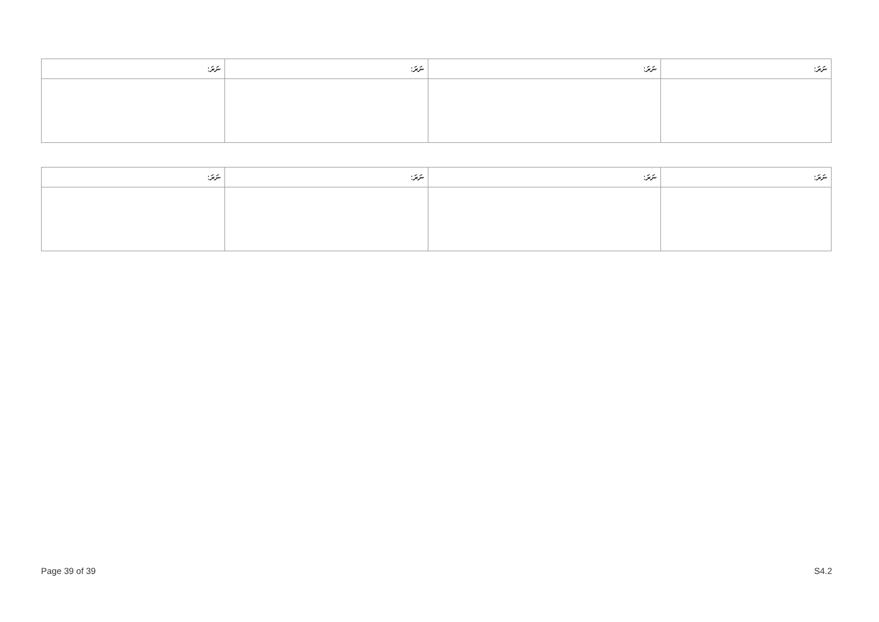| ނަރަ: | ނަރަ: | ނަރަ: | ނަރަ: |
| --- | --- | --- | --- |
| ނަރަ: | ނަރަ: | ނަރަ: | ނަރަ: |
| --- | --- | --- | --- |
Page 39 of 39 S4.2